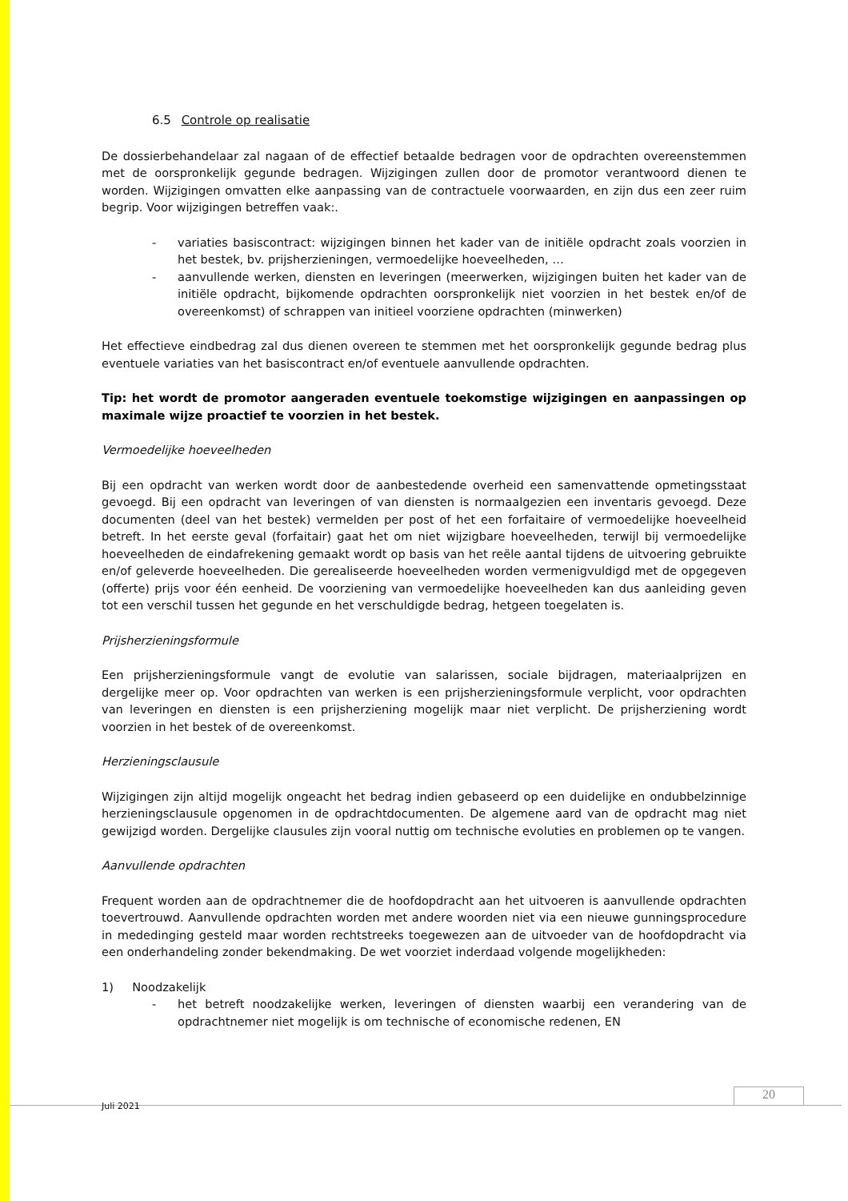6.5 Controle op realisatie
De dossierbehandelaar zal nagaan of de effectief betaalde bedragen voor de opdrachten overeenstemmen met de oorspronkelijk gegunde bedragen. Wijzigingen zullen door de promotor verantwoord dienen te worden. Wijzigingen omvatten elke aanpassing van de contractuele voorwaarden, en zijn dus een zeer ruim begrip. Voor wijzigingen betreffen vaak:.
- variaties basiscontract: wijzigingen binnen het kader van de initiële opdracht zoals voorzien in het bestek, bv. prijsherzieningen, vermoedelijke hoeveelheden, …
- aanvullende werken, diensten en leveringen (meerwerken, wijzigingen buiten het kader van de initiële opdracht, bijkomende opdrachten oorspronkelijk niet voorzien in het bestek en/of de overeenkomst) of schrappen van initieel voorziene opdrachten (minwerken)
Het effectieve eindbedrag zal dus dienen overeen te stemmen met het oorspronkelijk gegunde bedrag plus eventuele variaties van het basiscontract en/of eventuele aanvullende opdrachten.
Tip: het wordt de promotor aangeraden eventuele toekomstige wijzigingen en aanpassingen op maximale wijze proactief te voorzien in het bestek.
Vermoedelijke hoeveelheden
Bij een opdracht van werken wordt door de aanbestedende overheid een samenvattende opmetingsstaat gevoegd. Bij een opdracht van leveringen of van diensten is normaalgezien een inventaris gevoegd. Deze documenten (deel van het bestek) vermelden per post of het een forfaitaire of vermoedelijke hoeveelheid betreft. In het eerste geval (forfaitair) gaat het om niet wijzigbare hoeveelheden, terwijl bij vermoedelijke hoeveelheden de eindafrekening gemaakt wordt op basis van het reële aantal tijdens de uitvoering gebruikte en/of geleverde hoeveelheden. Die gerealiseerde hoeveelheden worden vermenigvuldigd met de opgegeven (offerte) prijs voor één eenheid. De voorziening van vermoedelijke hoeveelheden kan dus aanleiding geven tot een verschil tussen het gegunde en het verschuldigde bedrag, hetgeen toegelaten is.
Prijsherzieningsformule
Een prijsherzieningsformule vangt de evolutie van salarissen, sociale bijdragen, materiaalprijzen en dergelijke meer op. Voor opdrachten van werken is een prijsherzieningsformule verplicht, voor opdrachten van leveringen en diensten is een prijsherziening mogelijk maar niet verplicht. De prijsherziening wordt voorzien in het bestek of de overeenkomst.
Herzieningsclausule
Wijzigingen zijn altijd mogelijk ongeacht het bedrag indien gebaseerd op een duidelijke en ondubbelzinnige herzieningsclausule opgenomen in de opdrachtdocumenten. De algemene aard van de opdracht mag niet gewijzigd worden. Dergelijke clausules zijn vooral nuttig om technische evoluties en problemen op te vangen.
Aanvullende opdrachten
Frequent worden aan de opdrachtnemer die de hoofdopdracht aan het uitvoeren is aanvullende opdrachten toevertrouwd. Aanvullende opdrachten worden met andere woorden niet via een nieuwe gunningsprocedure in mededinging gesteld maar worden rechtstreeks toegewezen aan de uitvoeder van de hoofdopdracht via een onderhandeling zonder bekendmaking. De wet voorziet inderdaad volgende mogelijkheden:
1) Noodzakelijk
- het betreft noodzakelijke werken, leveringen of diensten waarbij een verandering van de opdrachtnemer niet mogelijk is om technische of economische redenen, EN
Juli 2021
20